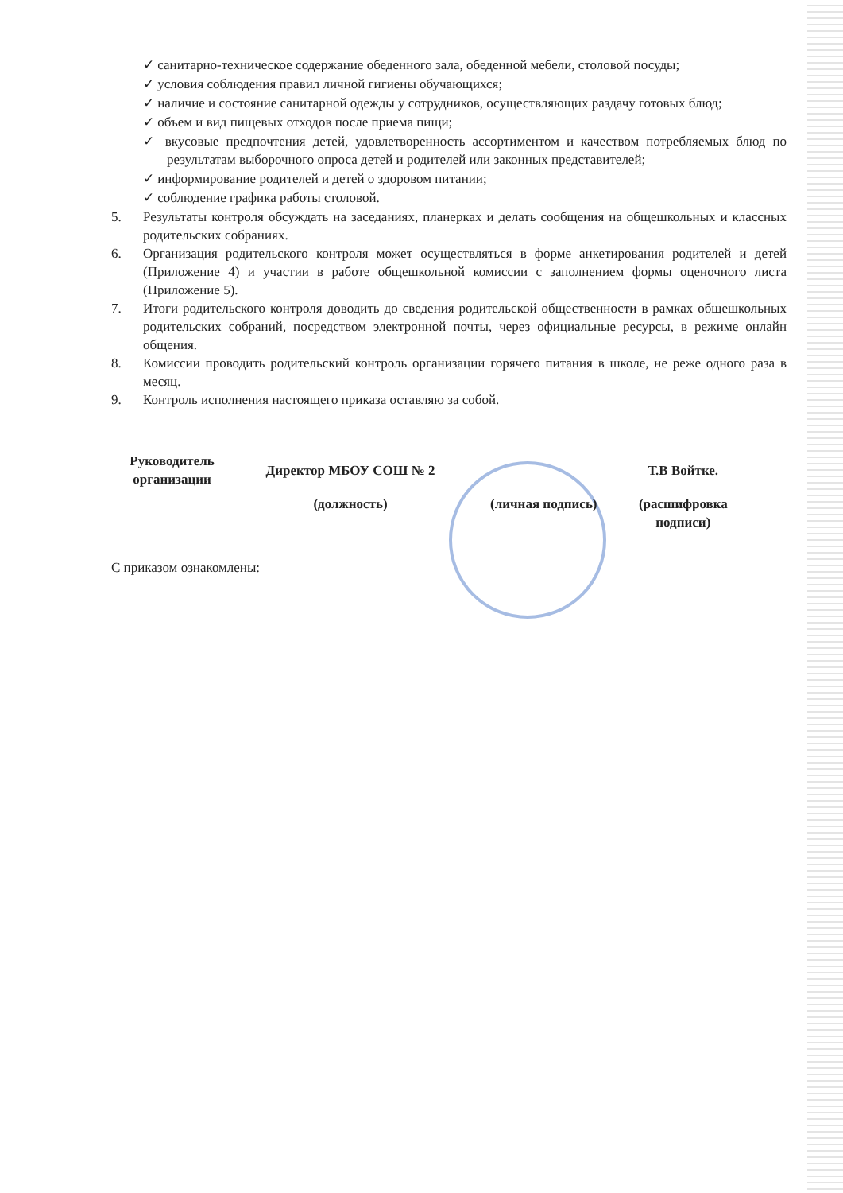✓ санитарно-техническое содержание обеденного зала, обеденной мебели, столовой посуды;
✓ условия соблюдения правил личной гигиены обучающихся;
✓ наличие и состояние санитарной одежды у сотрудников, осуществляющих раздачу готовых блюд;
✓ объем и вид пищевых отходов после приема пищи;
✓ вкусовые предпочтения детей, удовлетворенность ассортиментом и качеством потребляемых блюд по результатам выборочного опроса детей и родителей или законных представителей;
✓ информирование родителей и детей о здоровом питании;
✓ соблюдение графика работы столовой.
5. Результаты контроля обсуждать на заседаниях, планерках и делать сообщения на общешкольных и классных родительских собраниях.
6. Организация родительского контроля может осуществляться в форме анкетирования родителей и детей (Приложение 4) и участии в работе общешкольной комиссии с заполнением формы оценочного листа (Приложение 5).
7. Итоги родительского контроля доводить до сведения родительской общественности в рамках общешкольных родительских собраний, посредством электронной почты, через официальные ресурсы, в режиме онлайн общения.
8. Комиссии проводить родительский контроль организации горячего питания в школе, не реже одного раза в месяц.
9. Контроль исполнения настоящего приказа оставляю за собой.
| Руководитель организации | Директор МБОУ СОШ № 2 | | Т.В Войтке. |
| | (должность) | (личная подпись) | (расшифровка подписи) |
С приказом ознакомлены: